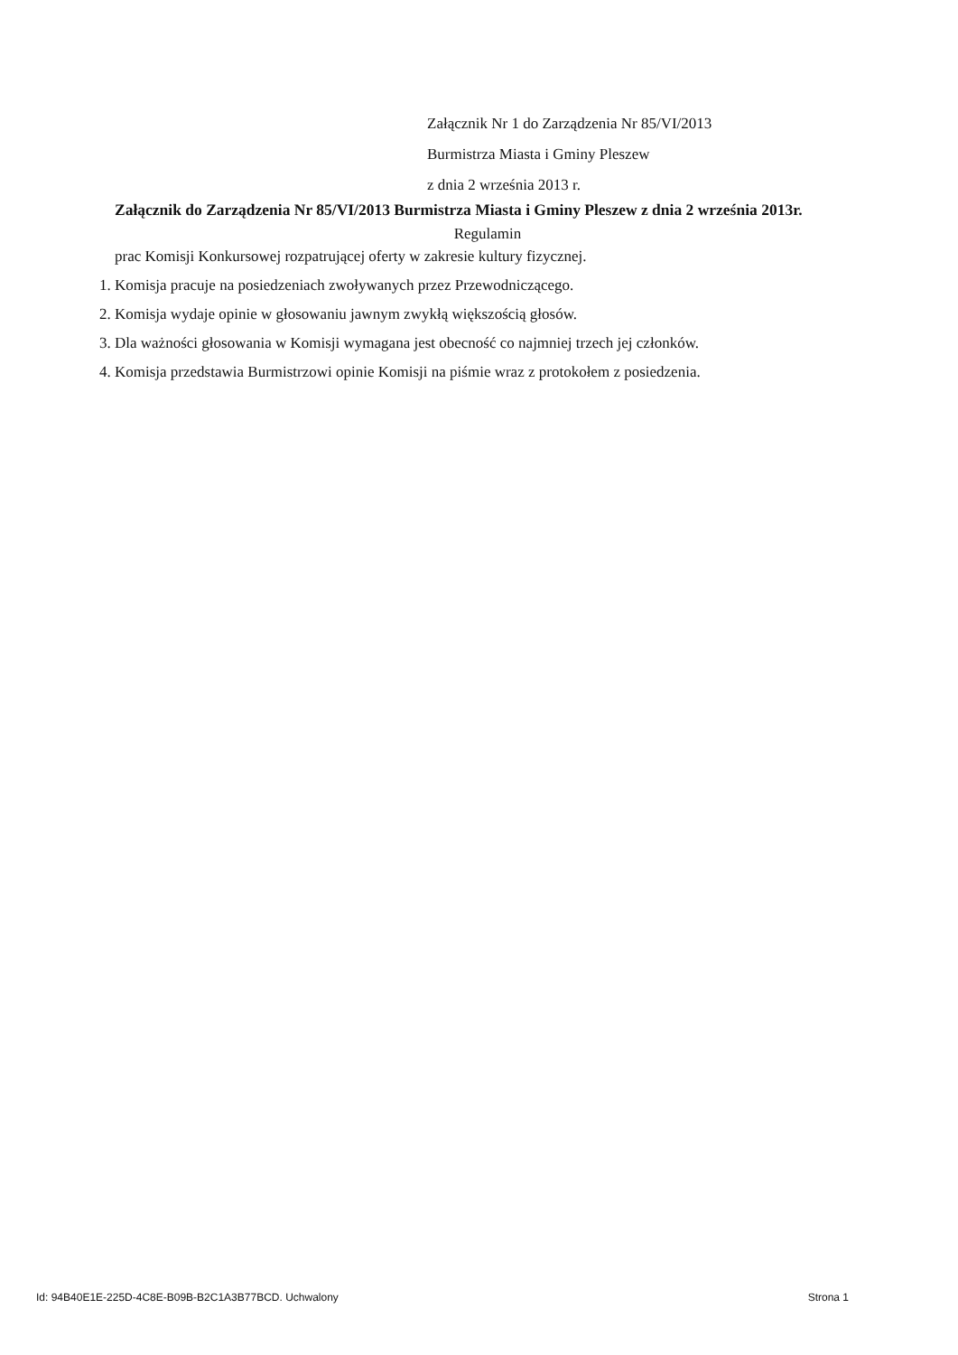Załącznik Nr 1 do Zarządzenia Nr 85/VI/2013
Burmistrza Miasta i Gminy Pleszew
z dnia 2 września 2013 r.
Załącznik do Zarządzenia Nr 85/VI/2013 Burmistrza Miasta i Gminy Pleszew z dnia 2 września 2013r.
Regulamin
prac Komisji Konkursowej rozpatrującej oferty w zakresie kultury fizycznej.
1. Komisja pracuje na posiedzeniach zwoływanych przez Przewodniczącego.
2. Komisja wydaje opinie w głosowaniu jawnym zwykłą większością głosów.
3. Dla ważności głosowania w Komisji wymagana jest obecność co najmniej trzech jej członków.
4. Komisja przedstawia Burmistrzowi opinie Komisji na piśmie wraz z protokołem z posiedzenia.
Id: 94B40E1E-225D-4C8E-B09B-B2C1A3B77BCD. Uchwalony Strona 1